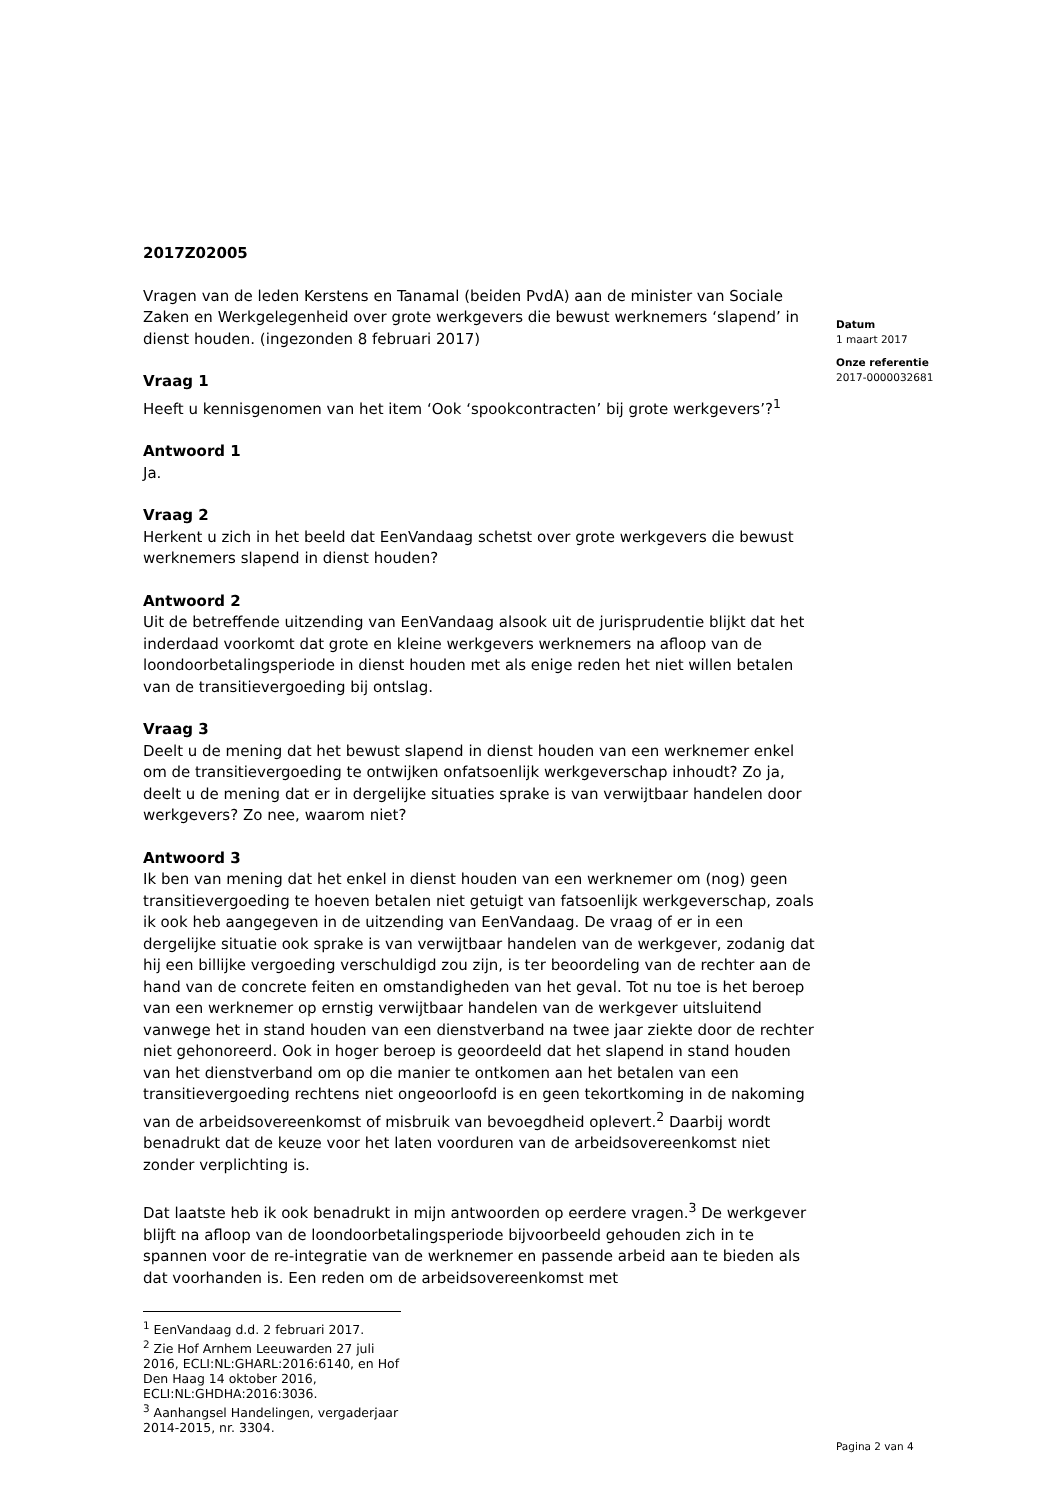2017Z02005
Vragen van de leden Kerstens en Tanamal (beiden PvdA) aan de minister van Sociale Zaken en Werkgelegenheid over grote werkgevers die bewust werknemers ‘slapend’ in dienst houden. (ingezonden 8 februari 2017)
Vraag 1
Heeft u kennisgenomen van het item ‘Ook ‘spookcontracten’ bij grote werkgevers’?<sup>1</sup>
Antwoord 1
Ja.
Vraag 2
Herkent u zich in het beeld dat EenVandaag schetst over grote werkgevers die bewust werknemers slapend in dienst houden?
Antwoord 2
Uit de betreffende uitzending van EenVandaag alsook uit de jurisprudentie blijkt dat het inderdaad voorkomt dat grote en kleine werkgevers werknemers na afloop van de loondoorbetalingsperiode in dienst houden met als enige reden het niet willen betalen van de transitievergoeding bij ontslag.
Vraag 3
Deelt u de mening dat het bewust slapend in dienst houden van een werknemer enkel om de transitievergoeding te ontwijken onfatsoenlijk werkgeverschap inhoudt? Zo ja, deelt u de mening dat er in dergelijke situaties sprake is van verwijtbaar handelen door werkgevers? Zo nee, waarom niet?
Antwoord 3
Ik ben van mening dat het enkel in dienst houden van een werknemer om (nog) geen transitievergoeding te hoeven betalen niet getuigt van fatsoenlijk werkgeverschap, zoals ik ook heb aangegeven in de uitzending van EenVandaag. De vraag of er in een dergelijke situatie ook sprake is van verwijtbaar handelen van de werkgever, zodanig dat hij een billijke vergoeding verschuldigd zou zijn, is ter beoordeling van de rechter aan de hand van de concrete feiten en omstandigheden van het geval. Tot nu toe is het beroep van een werknemer op ernstig verwijtbaar handelen van de werkgever uitsluitend vanwege het in stand houden van een dienstverband na twee jaar ziekte door de rechter niet gehonoreerd. Ook in hoger beroep is geoordeeld dat het slapend in stand houden van het dienstverband om op die manier te ontkomen aan het betalen van een transitievergoeding rechtens niet ongeoorloofd is en geen tekortkoming in de nakoming van de arbeidsovereenkomst of misbruik van bevoegdheid oplevert.<sup>2</sup> Daarbij wordt benadrukt dat de keuze voor het laten voorduren van de arbeidsovereenkomst niet zonder verplichting is.
Dat laatste heb ik ook benadrukt in mijn antwoorden op eerdere vragen.<sup>3</sup> De werkgever blijft na afloop van de loondoorbetalingsperiode bijvoorbeeld gehouden zich in te spannen voor de re-integratie van de werknemer en passende arbeid aan te bieden als dat voorhanden is. Een reden om de arbeidsovereenkomst met
<sup>1</sup> EenVandaag d.d. 2 februari 2017.
<sup>2</sup> Zie Hof Arnhem Leeuwarden 27 juli 2016, ECLI:NL:GHARL:2016:6140, en Hof Den Haag 14 oktober 2016, ECLI:NL:GHDHA:2016:3036.
<sup>3</sup> Aanhangsel Handelingen, vergaderjaar 2014-2015, nr. 3304.
Datum
1 maart 2017
Onze referentie
2017-0000032681
Pagina 2 van 4